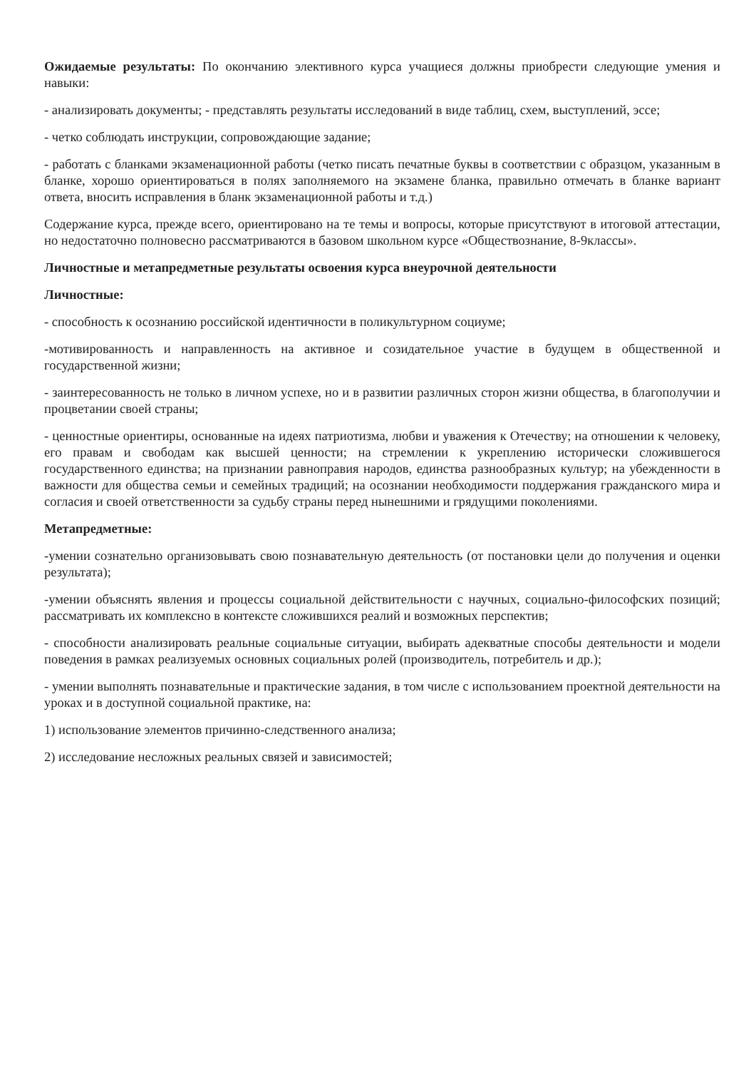Ожидаемые результаты: По окончанию элективного курса учащиеся должны приобрести следующие умения и навыки:
- анализировать документы; - представлять результаты исследований в виде таблиц, схем, выступлений, эссе;
- четко соблюдать инструкции, сопровождающие задание;
- работать с бланками экзаменационной работы (четко писать печатные буквы в соответствии с образцом, указанным в бланке, хорошо ориентироваться в полях заполняемого на экзамене бланка, правильно отмечать в бланке вариант ответа, вносить исправления в бланк экзаменационной работы и т.д.)
Содержание курса, прежде всего, ориентировано на те темы и вопросы, которые присутствуют в итоговой аттестации, но недостаточно полновесно рассматриваются в базовом школьном курсе «Обществознание, 8-9классы».
Личностные и метапредметные результаты освоения курса внеурочной деятельности
Личностные:
- способность к осознанию российской идентичности в поликультурном социуме;
-мотивированность и направленность на активное и созидательное участие в будущем в общественной и государственной жизни;
- заинтересованность не только в личном успехе, но и в развитии различных сторон жизни общества, в благополучии и процветании своей страны;
- ценностные ориентиры, основанные на идеях патриотизма, любви и уважения к Отечеству; на отношении к человеку, его правам и свободам как высшей ценности; на стремлении к укреплению исторически сложившегося государственного единства; на признании равноправия народов, единства разнообразных культур; на убежденности в важности для общества семьи и семейных традиций; на осознании необходимости поддержания гражданского мира и согласия и своей ответственности за судьбу страны перед нынешними и грядущими поколениями.
Метапредметные:
-умении сознательно организовывать свою познавательную деятельность (от постановки цели до получения и оценки результата);
-умении объяснять явления и процессы социальной действительности с научных, социально-философских позиций; рассматривать их комплексно в контексте сложившихся реалий и возможных перспектив;
- способности анализировать реальные социальные ситуации, выбирать адекватные способы деятельности и модели поведения в рамках реализуемых основных социальных ролей (производитель, потребитель и др.);
- умении выполнять познавательные и практические задания, в том числе с использованием проектной деятельности на уроках и в доступной социальной практике, на:
1) использование элементов причинно-следственного анализа;
2) исследование несложных реальных связей и зависимостей;